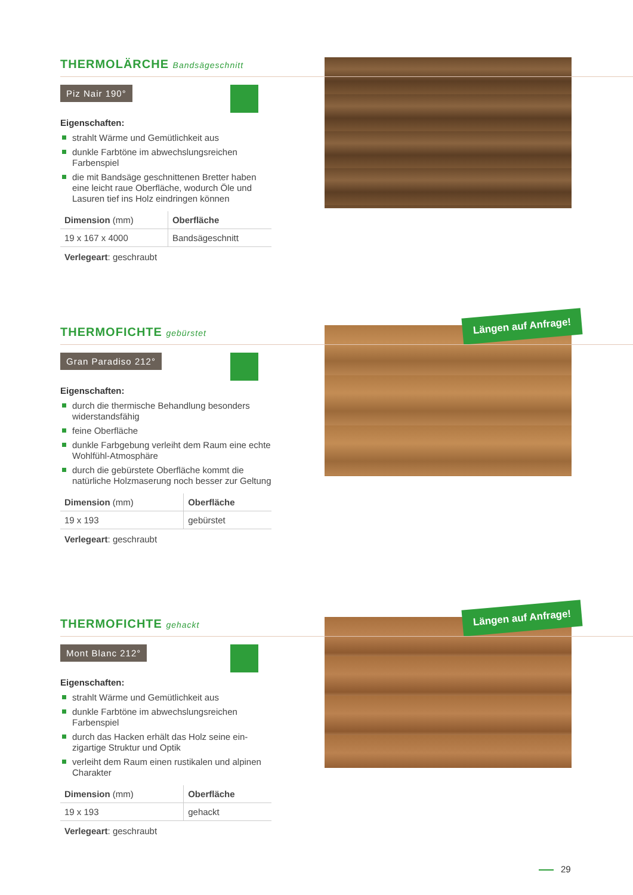THERMOLÄRCHE Bandsägeschnitt
Piz Nair 190°
Eigenschaften:
strahlt Wärme und Gemütlichkeit aus
dunkle Farbtöne im abwechslungsreichen Farbenspiel
die mit Bandsäge geschnittenen Bretter haben eine leicht raue Oberfläche, wodurch Öle und Lasuren tief ins Holz eindringen können
| Dimension (mm) | Oberfläche |
| --- | --- |
| 19 x 167 x 4000 | Bandsägeschnitt |
Verlegeart: geschraubt
Längen auf Anfrage!
THERMOFICHTE gebürstet
Gran Paradiso 212°
Eigenschaften:
durch die thermische Behandlung besonders widerstandsfähig
feine Oberfläche
dunkle Farbgebung verleiht dem Raum eine echte Wohlfühl-Atmosphäre
durch die gebürstete Oberfläche kommt die natürliche Holzmaserung noch besser zur Geltung
| Dimension (mm) | Oberfläche |
| --- | --- |
| 19 x 193 | gebürstet |
Verlegeart: geschraubt
Längen auf Anfrage!
THERMOFICHTE gehackt
Mont Blanc 212°
Eigenschaften:
strahlt Wärme und Gemütlichkeit aus
dunkle Farbtöne im abwechslungsreichen Farbenspiel
durch das Hacken erhält das Holz seine ein-zigartige Struktur und Optik
verleiht dem Raum einen rustikalen und alpinen Charakter
| Dimension (mm) | Oberfläche |
| --- | --- |
| 19 x 193 | gehackt |
Verlegeart: geschraubt
29